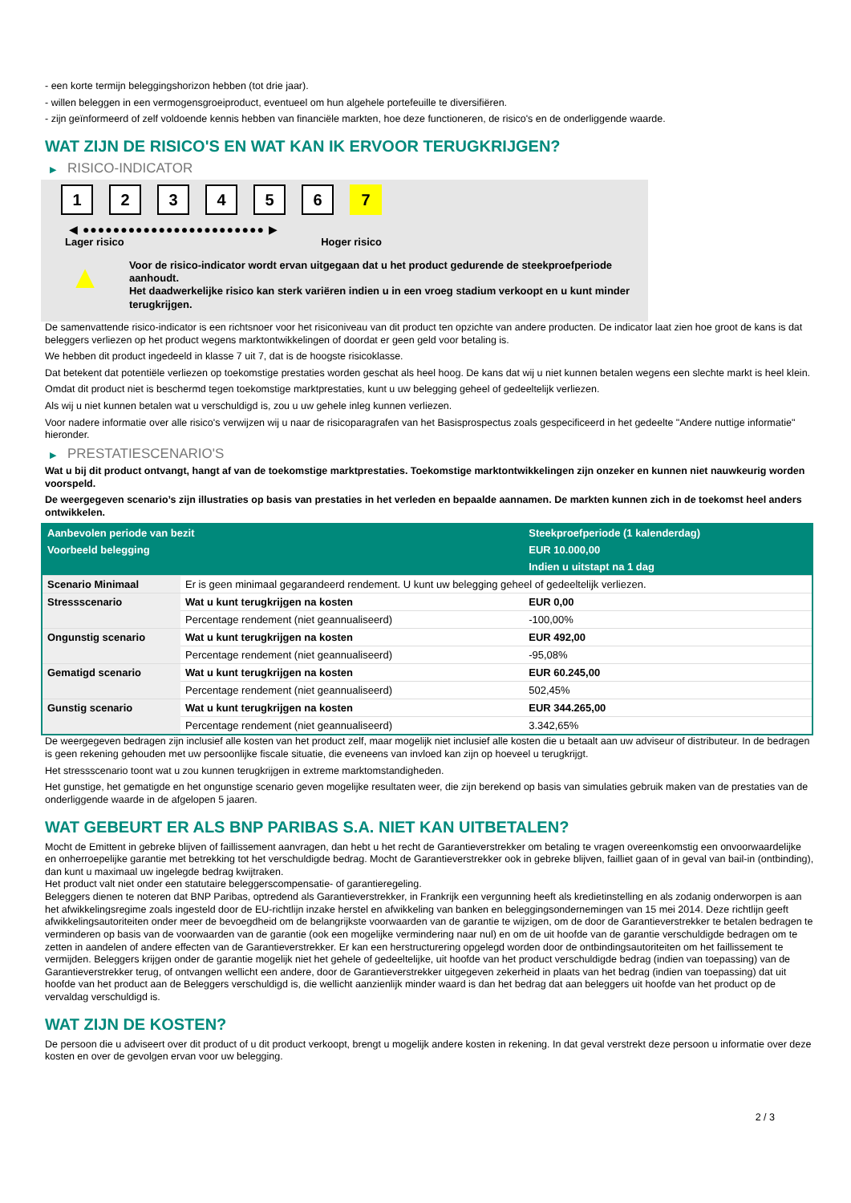- een korte termijn beleggingshorizon hebben (tot drie jaar).
- willen beleggen in een vermogensgroeiproduct, eventueel om hun algehele portefeuille te diversifiëren.
- zijn geïnformeerd of zelf voldoende kennis hebben van financiële markten, hoe deze functioneren, de risico's en de onderliggende waarde.
WAT ZIJN DE RISICO'S EN WAT KAN IK ERVOOR TERUGKRIJGEN?
▶ RISICO-INDICATOR
1 2 3 4 5 6 7
◀ ●●●●●●●●●●●●●●●●●●●●●●●● ▶
Lager risico Hoger risico
▲
Voor de risico-indicator wordt ervan uitgegaan dat u het product gedurende de steekproefperiode aanhoudt.
Het daadwerkelijke risico kan sterk variëren indien u in een vroeg stadium verkoopt en u kunt minder terugkrijgen.
De samenvattende risico-indicator is een richtsnoer voor het risiconiveau van dit product ten opzichte van andere producten. De indicator laat zien hoe groot de kans is dat beleggers verliezen op het product wegens marktontwikkelingen of doordat er geen geld voor betaling is.
We hebben dit product ingedeeld in klasse 7 uit 7, dat is de hoogste risicoklasse.
Dat betekent dat potentiële verliezen op toekomstige prestaties worden geschat als heel hoog. De kans dat wij u niet kunnen betalen wegens een slechte markt is heel klein.
Omdat dit product niet is beschermd tegen toekomstige marktprestaties, kunt u uw belegging geheel of gedeeltelijk verliezen.
Als wij u niet kunnen betalen wat u verschuldigd is, zou u uw gehele inleg kunnen verliezen.
Voor nadere informatie over alle risico's verwijzen wij u naar de risicoparagrafen van het Basisprospectus zoals gespecificeerd in het gedeelte "Andere nuttige informatie" hieronder.
▶ PRESTATIESCENARIO'S
Wat u bij dit product ontvangt, hangt af van de toekomstige marktprestaties. Toekomstige marktontwikkelingen zijn onzeker en kunnen niet nauwkeurig worden voorspeld.
De weergegeven scenario’s zijn illustraties op basis van prestaties in het verleden en bepaalde aannamen. De markten kunnen zich in de toekomst heel anders ontwikkelen.
| Aanbevolen periode van bezit | | Steekproefperiode (1 kalenderdag) |
| --- | --- | --- |
| Voorbeeld belegging | | EUR 10.000,00 |
| | | Indien u uitstapt na 1 dag |
| Scenario Minimaal | Er is geen minimaal gegarandeerd rendement. U kunt uw belegging geheel of gedeeltelijk verliezen. | |
| Stressscenario | Wat u kunt terugkrijgen na kosten | EUR 0,00 |
| | Percentage rendement (niet geannualiseerd) | -100,00% |
| Ongunstig scenario | Wat u kunt terugkrijgen na kosten | EUR 492,00 |
| | Percentage rendement (niet geannualiseerd) | -95,08% |
| Gematigd scenario | Wat u kunt terugkrijgen na kosten | EUR 60.245,00 |
| | Percentage rendement (niet geannualiseerd) | 502,45% |
| Gunstig scenario | Wat u kunt terugkrijgen na kosten | EUR 344.265,00 |
| | Percentage rendement (niet geannualiseerd) | 3.342,65% |
De weergegeven bedragen zijn inclusief alle kosten van het product zelf, maar mogelijk niet inclusief alle kosten die u betaalt aan uw adviseur of distributeur. In de bedragen is geen rekening gehouden met uw persoonlijke fiscale situatie, die eveneens van invloed kan zijn op hoeveel u terugkrijgt.
Het stressscenario toont wat u zou kunnen terugkrijgen in extreme marktomstandigheden.
Het gunstige, het gematigde en het ongunstige scenario geven mogelijke resultaten weer, die zijn berekend op basis van simulaties gebruik maken van de prestaties van de onderliggende waarde in de afgelopen 5 jaaren.
WAT GEBEURT ER ALS BNP PARIBAS S.A. NIET KAN UITBETALEN?
Mocht de Emittent in gebreke blijven of faillissement aanvragen, dan hebt u het recht de Garantieverstrekker om betaling te vragen overeenkomstig een onvoorwaardelijke en onherroepelijke garantie met betrekking tot het verschuldigde bedrag. Mocht de Garantieverstrekker ook in gebreke blijven, failliet gaan of in geval van bail-in (ontbinding), dan kunt u maximaal uw ingelegde bedrag kwijtraken.
Het product valt niet onder een statutaire beleggerscompensatie- of garantieregeling.
Beleggers dienen te noteren dat BNP Paribas, optredend als Garantieverstrekker, in Frankrijk een vergunning heeft als kredietinstelling en als zodanig onderworpen is aan het afwikkelingsregime zoals ingesteld door de EU-richtlijn inzake herstel en afwikkeling van banken en beleggingsondernemingen van 15 mei 2014. Deze richtlijn geeft afwikkelingsautoriteiten onder meer de bevoegdheid om de belangrijkste voorwaarden van de garantie te wijzigen, om de door de Garantieverstrekker te betalen bedragen te verminderen op basis van de voorwaarden van de garantie (ook een mogelijke vermindering naar nul) en om de uit hoofde van de garantie verschuldigde bedragen om te zetten in aandelen of andere effecten van de Garantieverstrekker. Er kan een herstructurering opgelegd worden door de ontbindingsautoriteiten om het faillissement te vermijden. Beleggers krijgen onder de garantie mogelijk niet het gehele of gedeeltelijke, uit hoofde van het product verschuldigde bedrag (indien van toepassing) van de Garantieverstrekker terug, of ontvangen wellicht een andere, door de Garantieverstrekker uitgegeven zekerheid in plaats van het bedrag (indien van toepassing) dat uit hoofde van het product aan de Beleggers verschuldigd is, die wellicht aanzienlijk minder waard is dan het bedrag dat aan beleggers uit hoofde van het product op de vervaldag verschuldigd is.
WAT ZIJN DE KOSTEN?
De persoon die u adviseert over dit product of u dit product verkoopt, brengt u mogelijk andere kosten in rekening. In dat geval verstrekt deze persoon u informatie over deze kosten en over de gevolgen ervan voor uw belegging.
2 / 3